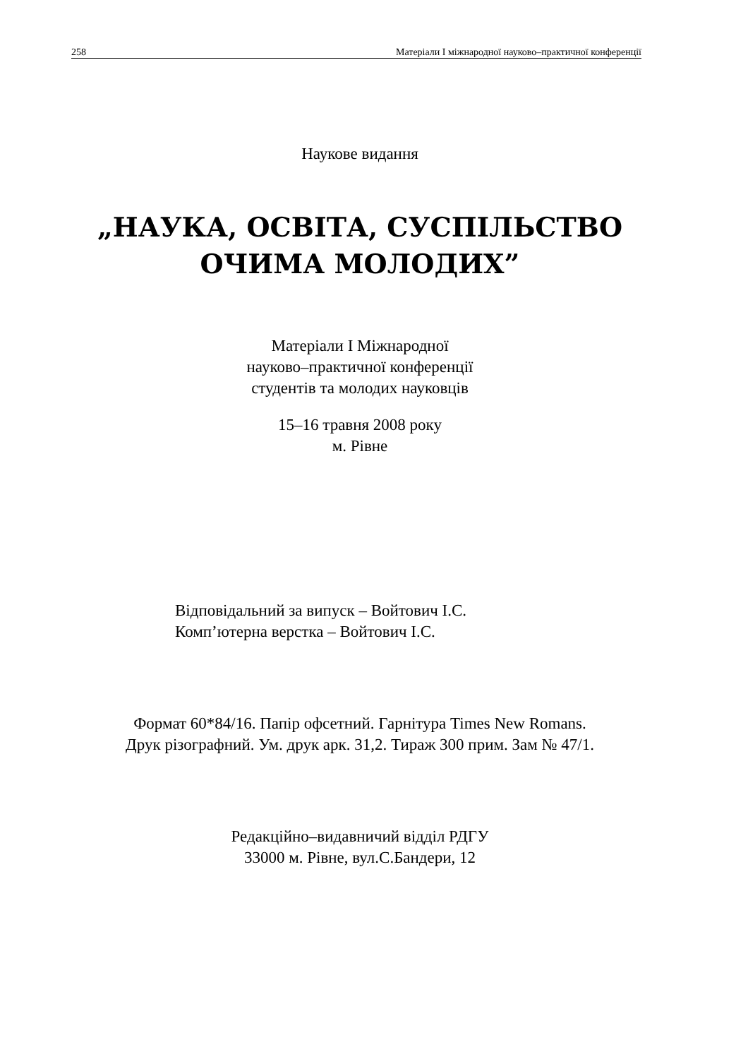258 Матеріали І міжнародної науково–практичної конференції
Наукове видання
„НАУКА, ОСВІТА, СУСПІЛЬСТВО
ОЧИМА МОЛОДИХ”
Матеріали І Міжнародної
науково–практичної конференції
студентів та молодих науковців
15–16 травня 2008 року
м. Рівне
Відповідальний за випуск – Войтович І.С.
Комп’ютерна верстка – Войтович І.С.
Формат 60*84/16. Папір офсетний. Гарнітура Times New Romans.
Друк різографний. Ум. друк арк. 31,2. Тираж 300 прим. Зам № 47/1.
Редакційно–видавничий відділ РДГУ
33000 м. Рівне, вул.С.Бандери, 12